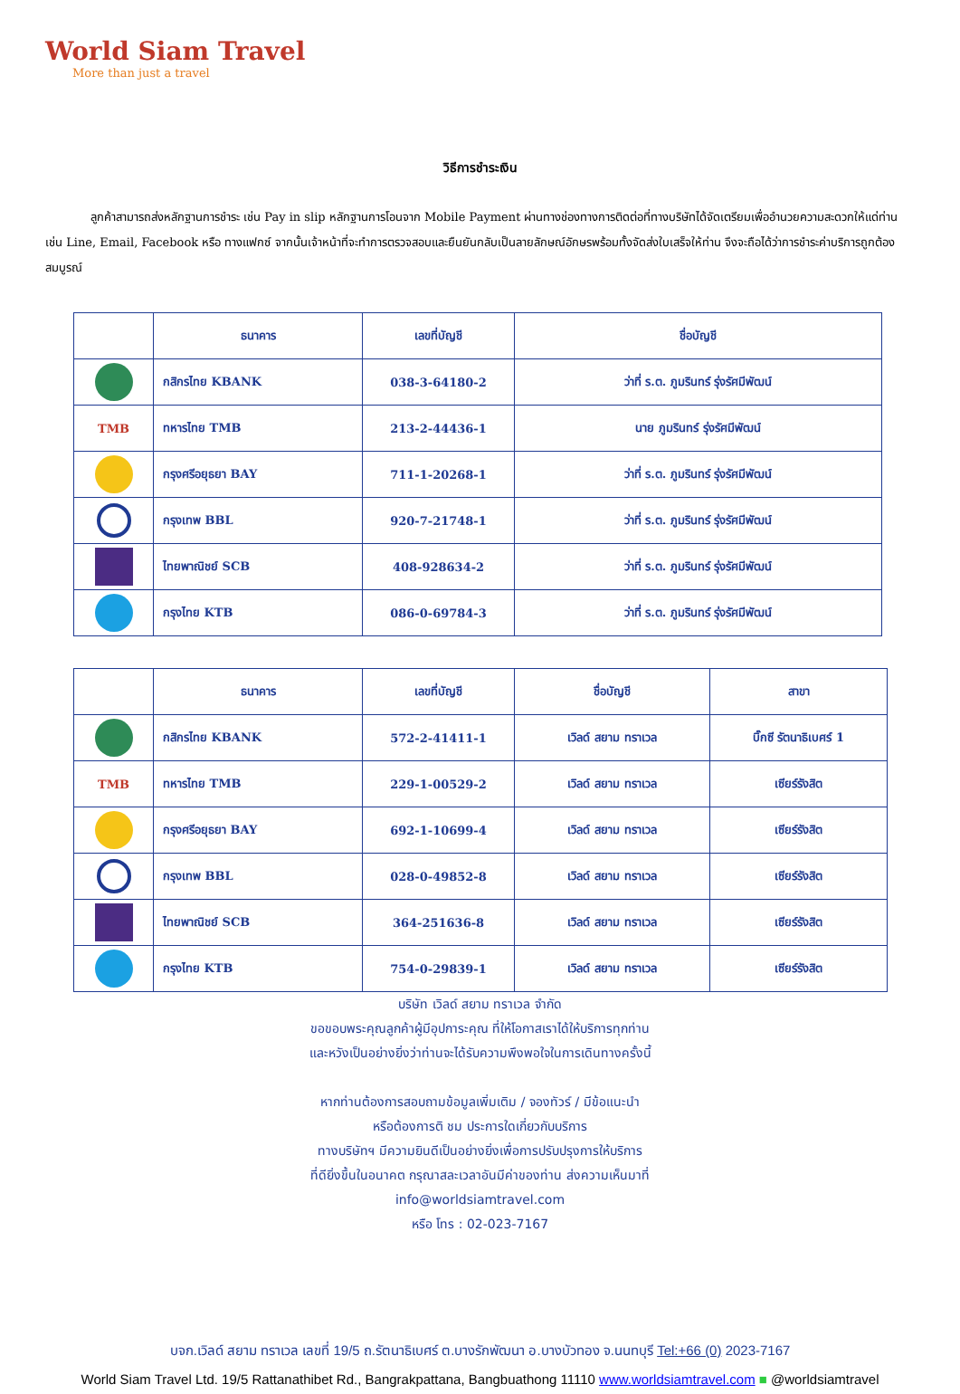World Siam Travel
More than just a travel
วิธีการชำระเงิน
ลูกค้าสามารถส่งหลักฐานการชำระ เช่น Pay in slip หลักฐานการโอนจาก Mobile Payment ผ่านทางช่องทางการติดต่อที่ทางบริษัทได้จัดเตรียมเพื่ออำนวยความสะดวกให้แด่ท่าน เช่น Line, Email, Facebook หรือ ทางแฟกซ์ จากนั้นเจ้าหน้าที่จะทำการตรวจสอบและยืนยันกลับเป็นลายลักษณ์อักษรพร้อมทั้งจัดส่งใบเสร็จให้ท่าน จึงจะถือได้ว่าการชำระค่าบริการถูกต้องสมบูรณ์
| | ธนาคาร | เลขที่บัญชี | ชื่อบัญชี |
| --- | --- | --- | --- |
| | กสิกรไทย KBANK | 038-3-64180-2 | ว่าที่ ร.ต. ภูมรินทร์ รุ่งรัศมีพัฒน์ |
| TMB | ทหารไทย TMB | 213-2-44436-1 | นาย ภูมรินทร์ รุ่งรัศมีพัฒน์ |
| | กรุงศรีอยุธยา BAY | 711-1-20268-1 | ว่าที่ ร.ต. ภูมรินทร์ รุ่งรัศมีพัฒน์ |
| | กรุงเทพ BBL | 920-7-21748-1 | ว่าที่ ร.ต. ภูมรินทร์ รุ่งรัศมีพัฒน์ |
| | ไทยพาณิชย์ SCB | 408-928634-2 | ว่าที่ ร.ต. ภูมรินทร์ รุ่งรัศมีพัฒน์ |
| | กรุงไทย KTB | 086-0-69784-3 | ว่าที่ ร.ต. ภูมรินทร์ รุ่งรัศมีพัฒน์ |
| | ธนาคาร | เลขที่บัญชี | ชื่อบัญชี | สาขา |
| --- | --- | --- | --- | --- |
| | กสิกรไทย KBANK | 572-2-41411-1 | เวิลด์ สยาม ทราเวล | บิ๊กซี รัตนาธิเบศร์ 1 |
| TMB | ทหารไทย TMB | 229-1-00529-2 | เวิลด์ สยาม ทราเวล | เซียร์รังสิต |
| | กรุงศรีอยุธยา BAY | 692-1-10699-4 | เวิลด์ สยาม ทราเวล | เซียร์รังสิต |
| | กรุงเทพ BBL | 028-0-49852-8 | เวิลด์ สยาม ทราเวล | เซียร์รังสิต |
| | ไทยพาณิชย์ SCB | 364-251636-8 | เวิลด์ สยาม ทราเวล | เซียร์รังสิต |
| | กรุงไทย KTB | 754-0-29839-1 | เวิลด์ สยาม ทราเวล | เซียร์รังสิต |
บริษัท เวิลด์ สยาม ทราเวล จำกัด
ขอขอบพระคุณลูกค้าผู้มีอุปการะคุณ ที่ให้โอกาสเราได้ให้บริการทุกท่าน
และหวังเป็นอย่างยิ่งว่าท่านจะได้รับความพึงพอใจในการเดินทางครั้งนี้
หากท่านต้องการสอบถามข้อมูลเพิ่มเติม / จองทัวร์ / มีข้อแนะนำ
หรือต้องการติ ชม ประการใดเกี่ยวกับบริการ
ทางบริษัทฯ มีความยินดีเป็นอย่างยิ่งเพื่อการปรับปรุงการให้บริการ
ที่ดียิ่งขึ้นในอนาคต กรุณาสละเวลาอันมีค่าของท่าน ส่งความเห็นมาที่
info@worldsiamtravel.com
หรือ โทร : 02-023-7167
บจก.เวิลด์ สยาม ทราเวล เลขที่ 19/5 ถ.รัตนาธิเบศร์ ต.บางรักพัฒนา อ.บางบัวทอง จ.นนทบุรี Tel:+66 (0) 2023-7167
World Siam Travel Ltd. 19/5 Rattanathibet Rd., Bangrakpattana, Bangbuathong 11110 www.worldsiamtravel.com ■ @worldsiamtravel